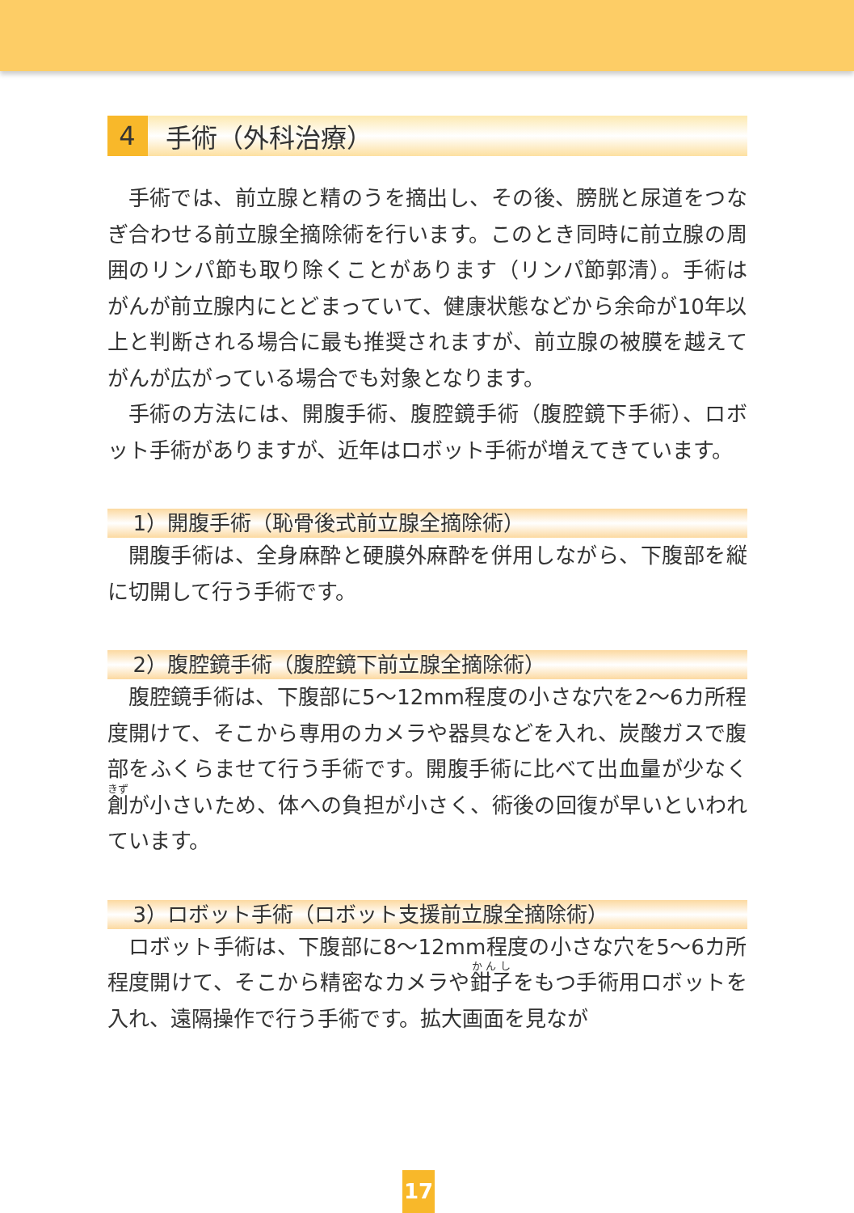4 手術（外科治療）
手術では、前立腺と精のうを摘出し、その後、膀胱と尿道をつなぎ合わせる前立腺全摘除術を行います。このとき同時に前立腺の周囲のリンパ節も取り除くことがあります（リンパ節郭清）。手術はがんが前立腺内にとどまっていて、健康状態などから余命が10年以上と判断される場合に最も推奨されますが、前立腺の被膜を越えてがんが広がっている場合でも対象となります。
手術の方法には、開腹手術、腹腔鏡手術（腹腔鏡下手術）、ロボット手術がありますが、近年はロボット手術が増えてきています。
1）開腹手術（恥骨後式前立腺全摘除術）
開腹手術は、全身麻酔と硬膜外麻酔を併用しながら、下腹部を縦に切開して行う手術です。
2）腹腔鏡手術（腹腔鏡下前立腺全摘除術）
腹腔鏡手術は、下腹部に5～12mm程度の小さな穴を2～6カ所程度開けて、そこから専用のカメラや器具などを入れ、炭酸ガスで腹部をふくらませて行う手術です。開腹手術に比べて出血量が少なく創が小さいため、体への負担が小さく、術後の回復が早いといわれています。
3）ロボット手術（ロボット支援前立腺全摘除術）
ロボット手術は、下腹部に8～12mm程度の小さな穴を5～6カ所程度開けて、そこから精密なカメラや鉗子をもつ手術用ロボットを入れ、遠隔操作で行う手術です。拡大画面を見なが
17